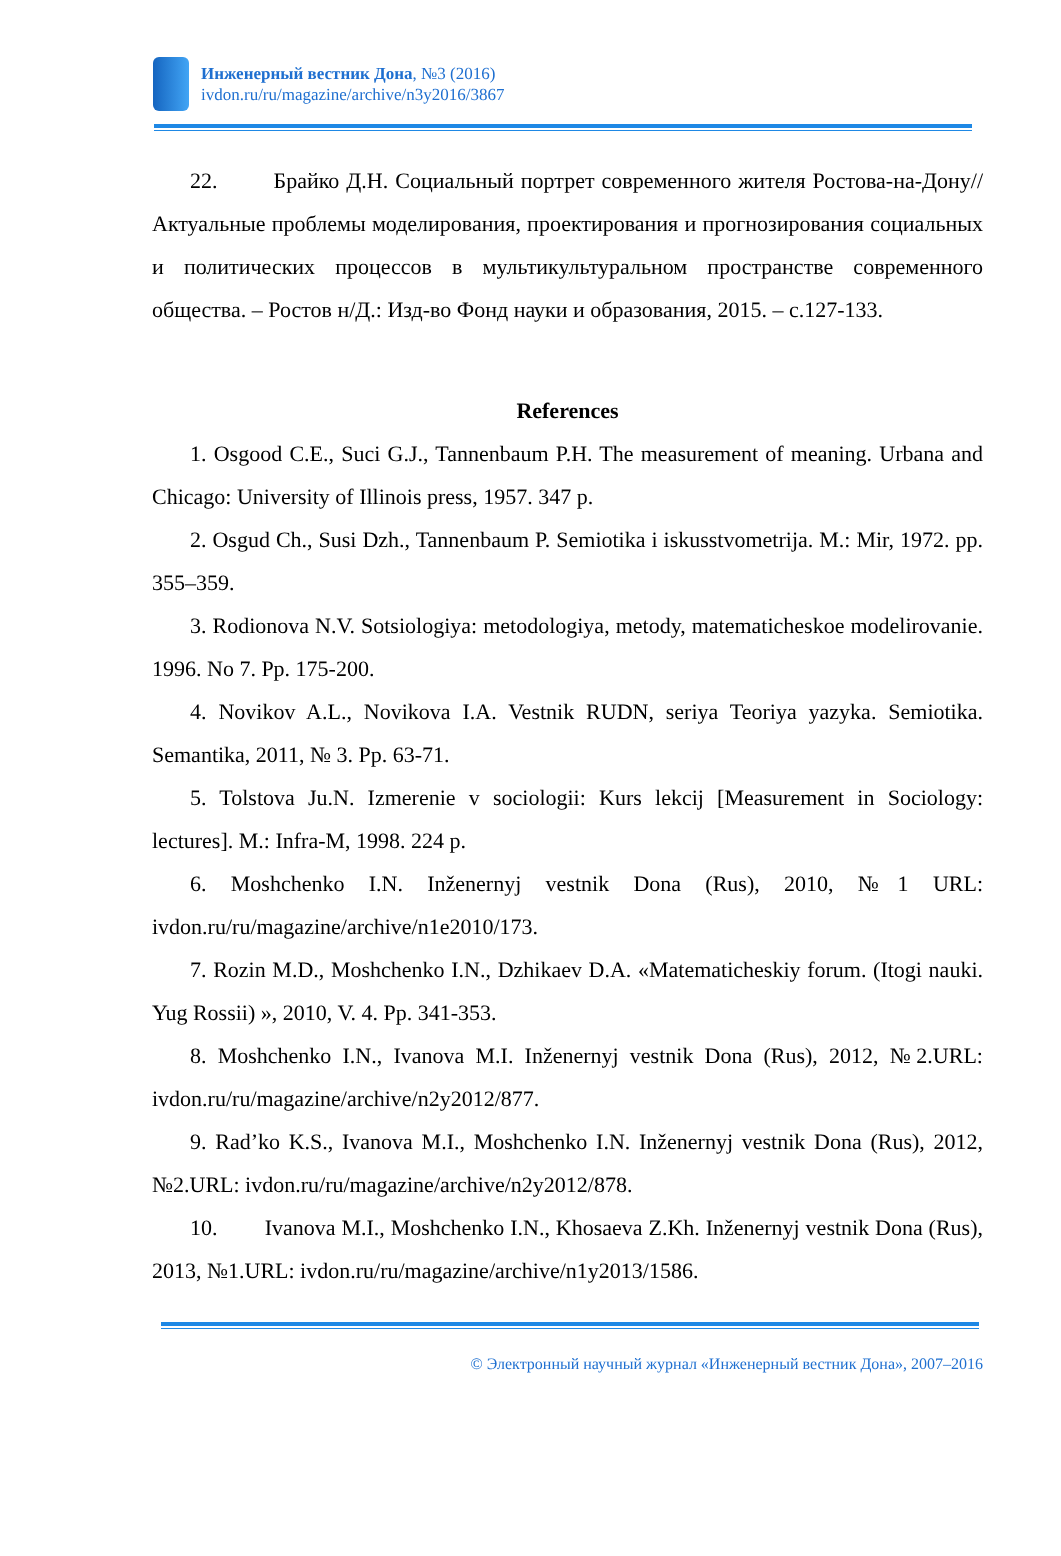Инженерный вестник Дона, №3 (2016)
ivdon.ru/ru/magazine/archive/n3y2016/3867
22. Брайко Д.Н. Социальный портрет современного жителя Ростова-на-Дону// Актуальные проблемы моделирования, проектирования и прогнозирования социальных и политических процессов в мультикультуральном пространстве современного общества. – Ростов н/Д.: Изд-во Фонд науки и образования, 2015. – с.127-133.
References
1. Osgood C.E., Suci G.J., Tannenbaum P.H. The measurement of meaning. Urbana and Chicago: University of Illinois press, 1957. 347 p.
2. Osgud Ch., Susi Dzh., Tannenbaum P. Semiotika i iskusstvometrija. M.: Mir, 1972. pp. 355–359.
3. Rodionova N.V. Sotsiologiya: metodologiya, metody, matematicheskoe modelirovanie. 1996. No 7. Pp. 175-200.
4. Novikov A.L., Novikova I.A. Vestnik RUDN, seriya Teoriya yazyka. Semiotika. Semantika, 2011, № 3. Pp. 63-71.
5. Tolstova Ju.N. Izmerenie v sociologii: Kurs lekcij [Measurement in Sociology: lectures]. M.: Infra-M, 1998. 224 p.
6. Moshchenko I.N. Inženernyj vestnik Dona (Rus), 2010, №1 URL: ivdon.ru/ru/magazine/archive/n1e2010/173.
7. Rozin M.D., Moshchenko I.N., Dzhikaev D.A. «Matematicheskiy forum. (Itogi nauki. Yug Rossii) », 2010, V. 4. Pp. 341-353.
8. Moshchenko I.N., Ivanova M.I. Inženernyj vestnik Dona (Rus), 2012, №2.URL: ivdon.ru/ru/magazine/archive/n2y2012/877.
9. Rad’ko K.S., Ivanova M.I., Moshchenko I.N. Inženernyj vestnik Dona (Rus), 2012, №2.URL: ivdon.ru/ru/magazine/archive/n2y2012/878.
10. Ivanova M.I., Moshchenko I.N., Khosaeva Z.Kh. Inženernyj vestnik Dona (Rus), 2013, №1.URL: ivdon.ru/ru/magazine/archive/n1y2013/1586.
© Электронный научный журнал «Инженерный вестник Дона», 2007–2016